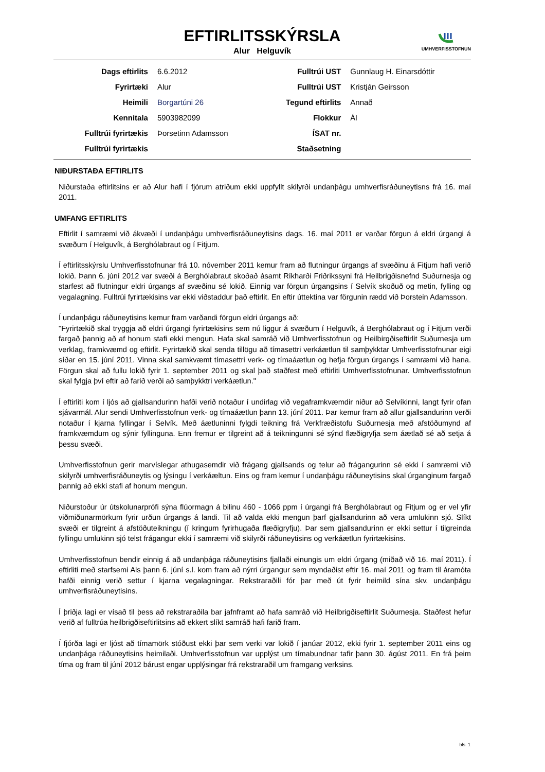EFTIRLITSSKÝRSLA
Alur Helguvík
UMHVERFISSTOFNUN
| Dags eftirlits | 6.6.2012 | Fulltrúi UST | Gunnlaug H. Einarsdóttir |
| Fyrirtæki | Alur | Fulltrúi UST | Kristján Geirsson |
| Heimili | Borgartúni 26 | Tegund eftirlits | Annað |
| Kennitala | 5903982099 | Flokkur | Ál |
| Fulltrúi fyrirtækis | Þorsetinn Adamsson | ÍSAT nr. | |
| Fulltrúi fyrirtækis | | Staðsetning | |
NIÐURSTAÐA EFTIRLITS
Niðurstaða eftirlitsins er að Alur hafi í fjórum atriðum ekki uppfyllt skilyrði undanþágu umhverfisráðuneytisns frá 16. maí 2011.
UMFANG EFTIRLITS
Eftirlit í samræmi við ákvæði í undanþágu umhverfisráðuneytisins dags. 16. maí 2011 er varðar förgun á eldri úrgangi á svæðum í Helguvík, á Berghólabraut og í Fitjum.
Í eftirlitsskýrslu Umhverfisstofnunar frá 10. nóvember 2011 kemur fram að flutningur úrgangs af svæðinu á Fitjum hafi verið lokið. Þann 6. júní 2012 var svæði á Berghólabraut skoðað ásamt Ríkharði Friðrikssyni frá Heilbrigðisnefnd Suðurnesja og starfest að flutningur eldri úrgangs af svæðinu sé lokið. Einnig var förgun úrgangsins í Selvík skoðuð og metin, fylling og vegalagning. Fulltrúi fyrirtækisins var ekki viðstaddur það eftirlit. En eftir úttektina var förgunin rædd við Þorstein Adamsson.
Í undanþágu ráðuneytisins kemur fram varðandi förgun eldri úrgangs að:
"Fyrirtækið skal tryggja að eldri úrgangi fyrirtækisins sem nú liggur á svæðum í Helguvík, á Berghólabraut og í Fitjum verði fargað þannig að af honum stafi ekki mengun. Hafa skal samráð við Umhverfisstofnun og Heilbirgðiseftirlit Suðurnesja um verklag, framkvæmd og eftirlit. Fyrirtækið skal senda tillögu að tímasettri verkáætlun til samþykktar Umhverfisstofnunar eigi síðar en 15. júní 2011. Vinna skal samkvæmt tímasettri verk- og tímaáætlun og hefja förgun úrgangs í samræmi við hana. Förgun skal að fullu lokið fyrir 1. september 2011 og skal það staðfest með eftirliti Umhverfisstofnunar. Umhverfisstofnun skal fylgja því eftir að farið verði að samþykktri verkáætlun."
Í eftirliti kom í ljós að gjallsandurinn hafði verið notaður í undirlag við vegaframkvæmdir niður að Selvíkinni, langt fyrir ofan sjávarmál. Alur sendi Umhverfisstofnun verk- og tímaáætlun þann 13. júní 2011. Þar kemur fram að allur gjallsandurinn verði notaður í kjarna fyllingar í Selvík. Með áætluninni fylgdi teikning frá Verkfræðistofu Suðurnesja með afstöðumynd af framkvæmdum og sýnir fyllinguna. Enn fremur er tilgreint að á teikningunni sé sýnd flæðigryfja sem áætlað sé að setja á þessu svæði.
Umhverfisstofnun gerir marvíslegar athugasemdir við frágang gjallsands og telur að frágangurinn sé ekki í samræmi við skilyrði umhverfisráðuneytis og lýsingu í verkáæltun. Eins og fram kemur í undanþágu ráðuneytisins skal úrganginum fargað þannig að ekki stafi af honum mengun.
Niðurstoður úr útskolunarprófi sýna flúormagn á bilinu 460 - 1066 ppm í úrgangi frá Berghólabraut og Fitjum og er vel yfir viðmiðunarmörkum fyrir urðun úrgangs á landi. Til að valda ekki mengun þarf gjallsandurinn að vera umlukinn sjó. Slíkt svæði er tilgreint á afstöðuteikningu (í kringum fyrirhugaða flæðigryfju). Þar sem gjallsandurinn er ekki settur í tilgreinda fyllingu umlukinn sjó telst frágangur ekki í samræmi við skilyrði ráðuneytisins og verkáætlun fyrirtækisins.
Umhverfisstofnun bendir einnig á að undanþága ráðuneytisins fjallaði einungis um eldri úrgang (miðað við 16. maí 2011). Í eftirliti með starfsemi Als þann 6. júní s.l. kom fram að nýrri úrgangur sem myndaðist eftir 16. maí 2011 og fram til áramóta hafði einnig verið settur í kjarna vegalagningar. Rekstraraðili fór þar með út fyrir heimild sína skv. undanþágu umhverfisráðuneytisins.
Í þriðja lagi er vísað til þess að rekstraraðila bar jafnframt að hafa samráð við Heilbrigðiseftirlit Suðurnesja. Staðfest hefur verið af fulltrúa heilbrigðiseftirlitsins að ekkert slíkt samráð hafi farið fram.
Í fjórða lagi er ljóst að tímamörk stóðust ekki þar sem verki var lokið í janúar 2012, ekki fyrir 1. september 2011 eins og undanþága ráðuneytisins heimilaði. Umhverfisstofnun var upplýst um tímabundnar tafir þann 30. ágúst 2011. En frá þeim tíma og fram til júní 2012 bárust engar upplýsingar frá rekstraraðil um framgang verksins.
bls. 1